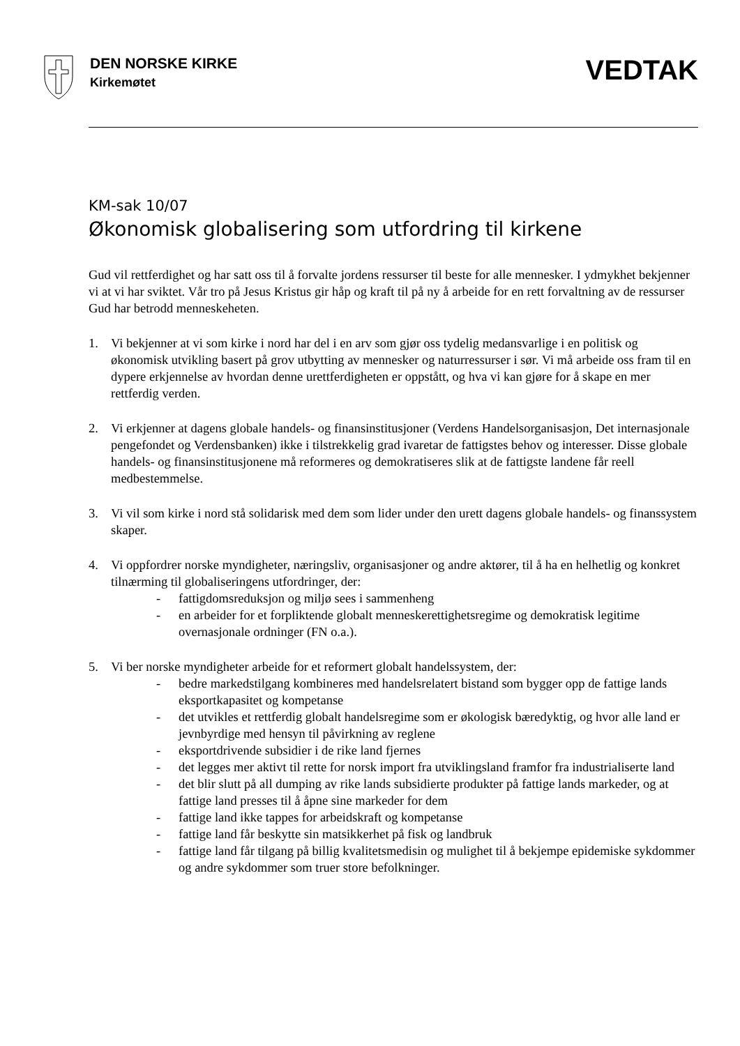DEN NORSKE KIRKE
Kirkemøtet
VEDTAK
KM-sak 10/07
Økonomisk globalisering som utfordring til kirkene
Gud vil rettferdighet og har satt oss til å forvalte jordens ressurser til beste for alle mennesker. I ydmykhet bekjenner vi at vi har sviktet. Vår tro på Jesus Kristus gir håp og kraft til på ny å arbeide for en rett forvaltning av de ressurser Gud har betrodd menneskeheten.
1. Vi bekjenner at vi som kirke i nord har del i en arv som gjør oss tydelig medansvarlige i en politisk og økonomisk utvikling basert på grov utbytting av mennesker og naturressurser i sør. Vi må arbeide oss fram til en dypere erkjennelse av hvordan denne urettferdigheten er oppstått, og hva vi kan gjøre for å skape en mer rettferdig verden.
2. Vi erkjenner at dagens globale handels- og finansinstitusjoner (Verdens Handelsorganisasjon, Det internasjonale pengefondet og Verdensbanken) ikke i tilstrekkelig grad ivaretar de fattigstes behov og interesser. Disse globale handels- og finansinstitusjonene må reformeres og demokratiseres slik at de fattigste landene får reell medbestemmelse.
3. Vi vil som kirke i nord stå solidarisk med dem som lider under den urett dagens globale handels- og finanssystem skaper.
4. Vi oppfordrer norske myndigheter, næringsliv, organisasjoner og andre aktører, til å ha en helhetlig og konkret tilnærming til globaliseringens utfordringer, der:
- fattigdomsreduksjon og miljø sees i sammenheng
- en arbeider for et forpliktende globalt menneskerettighetsregime og demokratisk legitime overnasjonale ordninger (FN o.a.).
5. Vi ber norske myndigheter arbeide for et reformert globalt handelssystem, der:
- bedre markedstilgang kombineres med handelsrelatert bistand som bygger opp de fattige lands eksportkapasitet og kompetanse
- det utvikles et rettferdig globalt handelsregime som er økologisk bæredyktig, og hvor alle land er jevnbyrdige med hensyn til påvirkning av reglene
- eksportdrivende subsidier i de rike land fjernes
- det legges mer aktivt til rette for norsk import fra utviklingsland framfor fra industrialiserte land
- det blir slutt på all dumping av rike lands subsidierte produkter på fattige lands markeder, og at fattige land presses til å åpne sine markeder for dem
- fattige land ikke tappes for arbeidskraft og kompetanse
- fattige land får beskytte sin matsikkerhet på fisk og landbruk
- fattige land får tilgang på billig kvalitetsmedisin og mulighet til å bekjempe epidemiske sykdommer og andre sykdommer som truer store befolkninger.